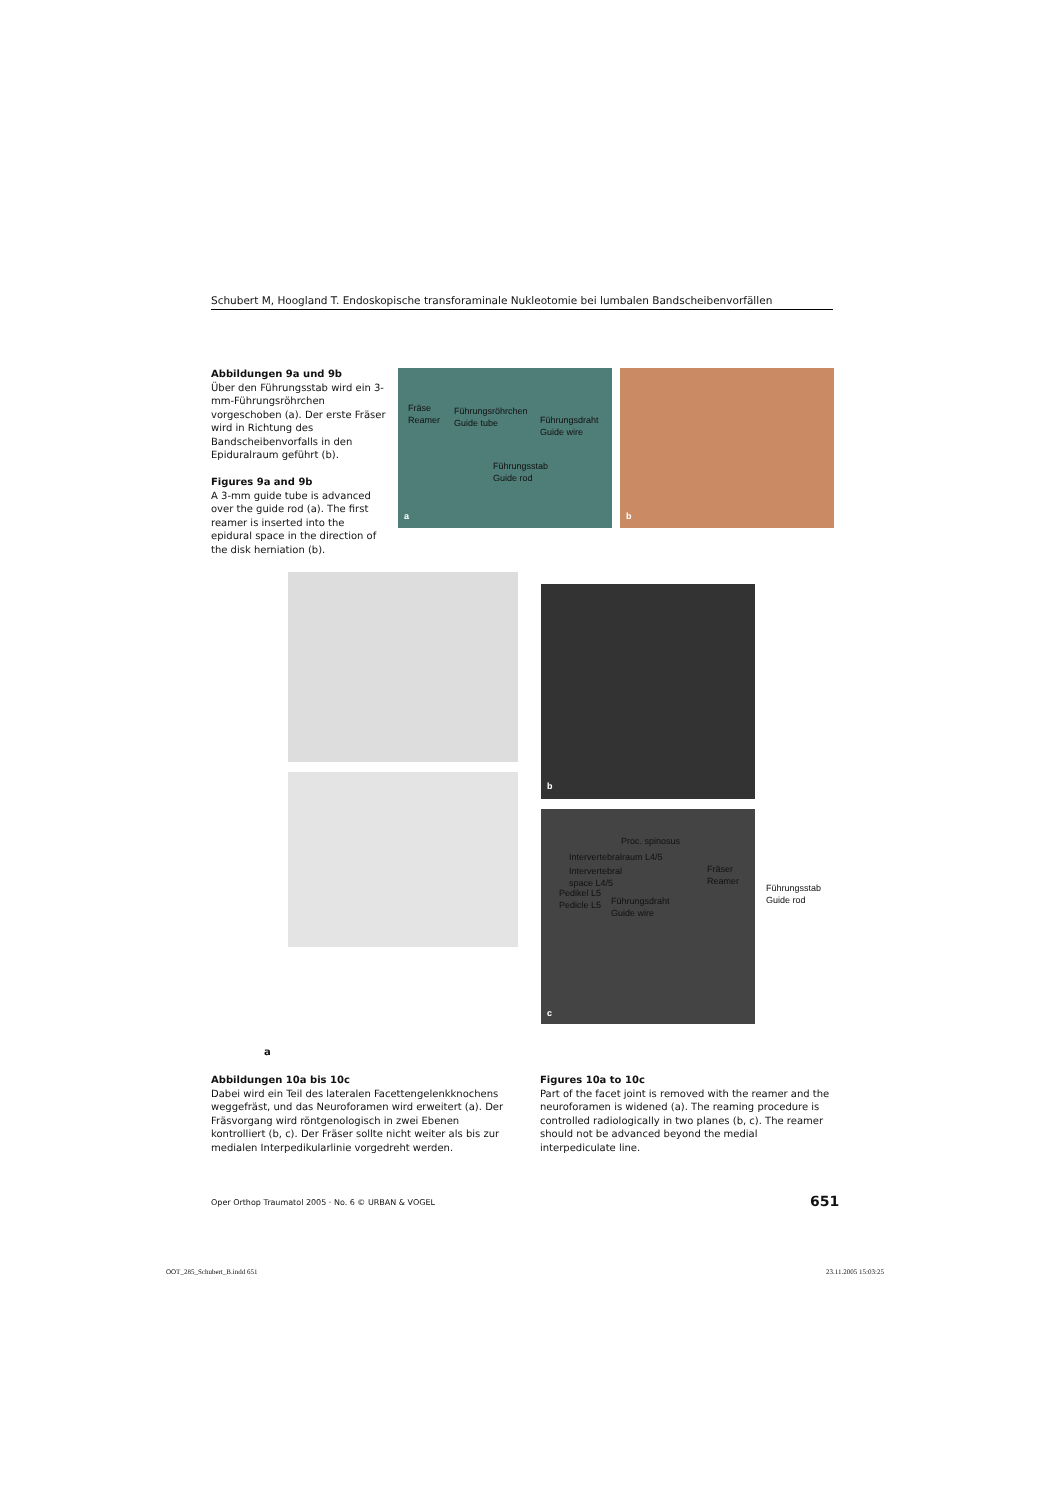Schubert M, Hoogland T. Endoskopische transforaminale Nukleotomie bei lumbalen Bandscheibenvorfällen
Abbildungen 9a und 9b
Über den Führungsstab wird ein 3-mm-Führungsröhrchen vorgeschoben (a). Der erste Fräser wird in Richtung des Bandscheibenvorfalls in den Epiduralraum geführt (b).
Figures 9a and 9b
A 3-mm guide tube is advanced over the guide rod (a). The first reamer is inserted into the epidural space in the direction of the disk herniation (b).
Fräse
Reamer
Führungsröhrchen
Guide tube
Führungsdraht
Guide wire
Führungsstab
Guide rod
a
b
b
Proc. spinosus
Intervertebralraum L4/5
Intervertebral
space L4/5
Pedikel L5
Pedicle L5
Führungsdraht
Guide wire
Fräser
Reamer
c
Führungsstab
Guide rod
a
Abbildungen 10a bis 10c
Dabei wird ein Teil des lateralen Facettengelenkknochens weggefräst, und das Neuroforamen wird erweitert (a). Der Fräsvorgang wird röntgenologisch in zwei Ebenen kontrolliert (b, c). Der Fräser sollte nicht weiter als bis zur medialen Interpedikularlinie vorgedreht werden.
Figures 10a to 10c
Part of the facet joint is removed with the reamer and the neuroforamen is widened (a). The reaming procedure is controlled radiologically in two planes (b, c). The reamer should not be advanced beyond the medial interpediculate line.
Oper Orthop Traumatol 2005 · No. 6 © URBAN & VOGEL
651
OOT_285_Schubert_B.indd 651 23.11.2005 15:03:25